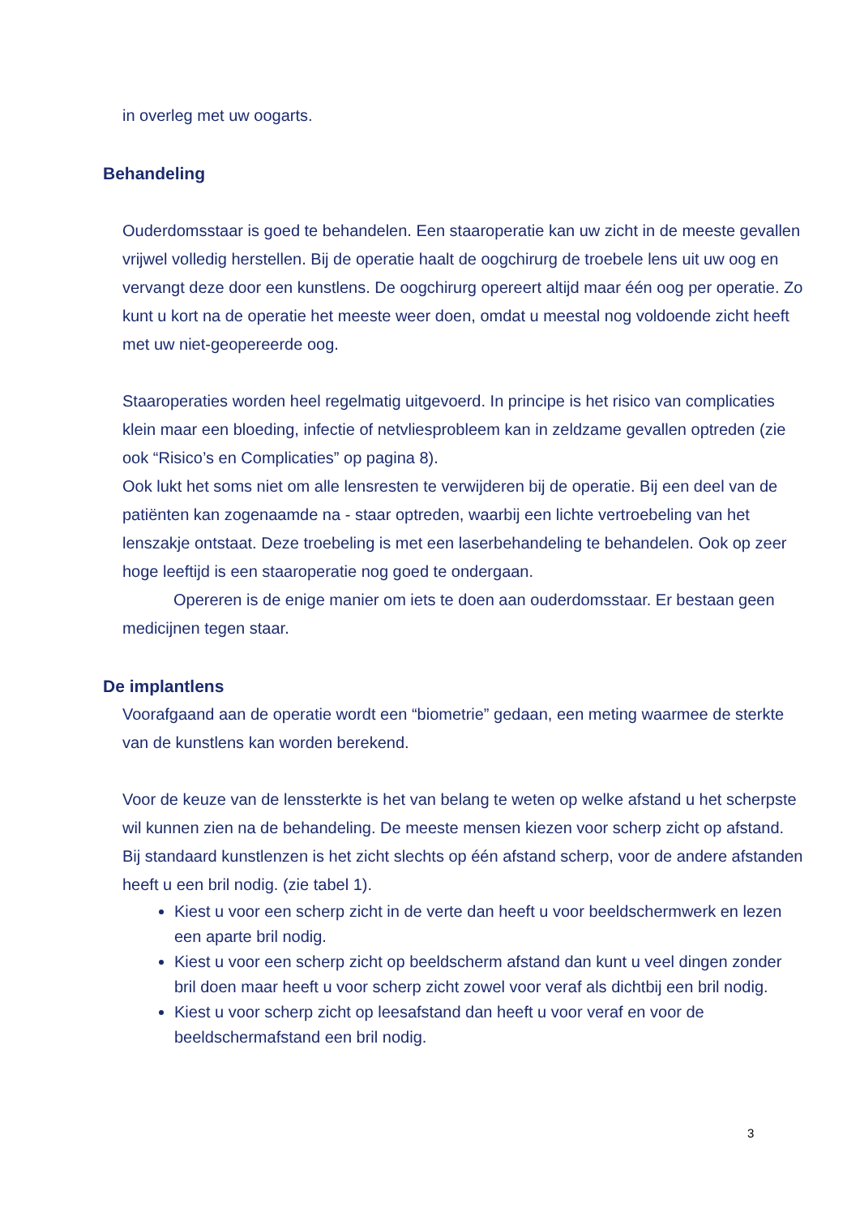in overleg met uw oogarts.
Behandeling
Ouderdomsstaar is goed te behandelen. Een staaroperatie kan uw zicht in de meeste gevallen vrijwel volledig herstellen. Bij de operatie haalt de oogchirurg de troebele lens uit uw oog en vervangt deze door een kunstlens. De oogchirurg opereert altijd maar één oog per operatie. Zo kunt u kort na de operatie het meeste weer doen, omdat u meestal nog voldoende zicht heeft met uw niet-geopereerde oog.
Staaroperaties worden heel regelmatig uitgevoerd. In principe is het risico van complicaties klein maar een bloeding, infectie of netvliesprobleem kan in zeldzame gevallen optreden (zie ook “Risico’s en Complicaties” op pagina 8).
Ook lukt het soms niet om alle lensresten te verwijderen bij de operatie. Bij een deel van de patiënten kan zogenaamde na - staar optreden, waarbij een lichte vertroebeling van het lenszakje ontstaat. Deze troebeling is met een laserbehandeling te behandelen. Ook op zeer hoge leeftijd is een staaroperatie nog goed te ondergaan.
Opereren is de enige manier om iets te doen aan ouderdomsstaar. Er bestaan geen medicijnen tegen staar.
De implantlens
Voorafgaand aan de operatie wordt een “biometrie” gedaan, een meting waarmee de sterkte van de kunstlens kan worden berekend.
Voor de keuze van de lenssterkte is het van belang te weten op welke afstand u het scherpste wil kunnen zien na de behandeling. De meeste mensen kiezen voor scherp zicht op afstand. Bij standaard kunstlenzen is het zicht slechts op één afstand scherp, voor de andere afstanden heeft u een bril nodig. (zie tabel 1).
Kiest u voor een scherp zicht in de verte dan heeft u voor beeldschermwerk en lezen een aparte bril nodig.
Kiest u voor een scherp zicht op beeldscherm afstand dan kunt u veel dingen zonder bril doen maar heeft u voor scherp zicht zowel voor veraf als dichtbij een bril nodig.
Kiest u voor scherp zicht op leesafstand dan heeft u voor veraf en voor de beeldschermafstand een bril nodig.
3